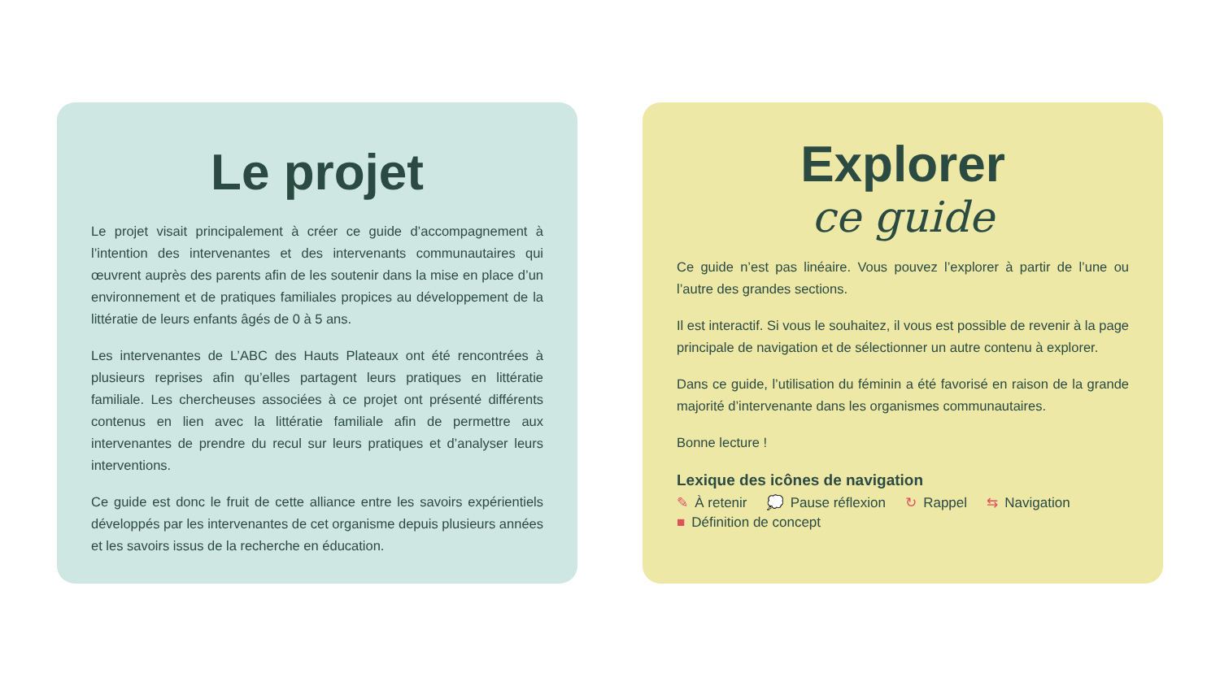Le projet
Le projet visait principalement à créer ce guide d’accompagnement à l’intention des intervenantes et des intervenants communautaires qui œuvrent auprès des parents afin de les soutenir dans la mise en place d’un environnement et de pratiques familiales propices au développement de la littératie de leurs enfants âgés de 0 à 5 ans.
Les intervenantes de L’ABC des Hauts Plateaux ont été rencontrées à plusieurs reprises afin qu’elles partagent leurs pratiques en littératie familiale. Les chercheuses associées à ce projet ont présenté différents contenus en lien avec la littératie familiale afin de permettre aux intervenantes de prendre du recul sur leurs pratiques et d’analyser leurs interventions.
Ce guide est donc le fruit de cette alliance entre les savoirs expérientiels développés par les intervenantes de cet organisme depuis plusieurs années et les savoirs issus de la recherche en éducation.
Explorer
ce guide
Ce guide n’est pas linéaire. Vous pouvez l’explorer à partir de l’une ou l’autre des grandes sections.
Il est interactif. Si vous le souhaitez, il vous est possible de revenir à la page principale de navigation et de sélectionner un autre contenu à explorer.
Dans ce guide, l’utilisation du féminin a été favorisé en raison de la grande majorité d’intervenante dans les organismes communautaires.
Bonne lecture !
Lexique des icônes de navigation
✎ À retenir 💭 Pause réflexion ↻ Rappel ⇆ Navigation ■ Définition de concept